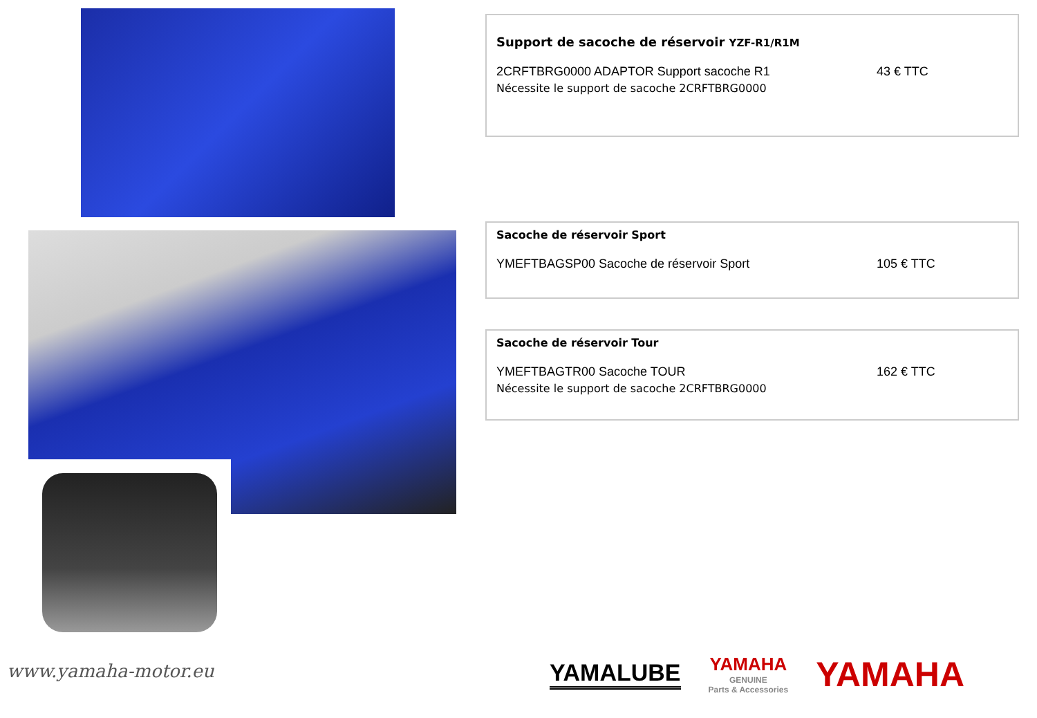Support de sacoche de réservoir YZF-R1/R1M
2CRFTBRG0000 ADAPTOR Support sacoche R1 43 € TTC
Nécessite le support de sacoche 2CRFTBRG0000
Sacoche de réservoir Sport
YMEFTBAGSP00 Sacoche de réservoir Sport 105 € TTC
Sacoche de réservoir Tour
YMEFTBAGTR00 Sacoche TOUR 162 € TTC
Nécessite le support de sacoche 2CRFTBRG0000
www.yamaha-motor.eu
YAMALUBE
YAMAHA
GENUINE
Parts & Accessories
YAMAHA